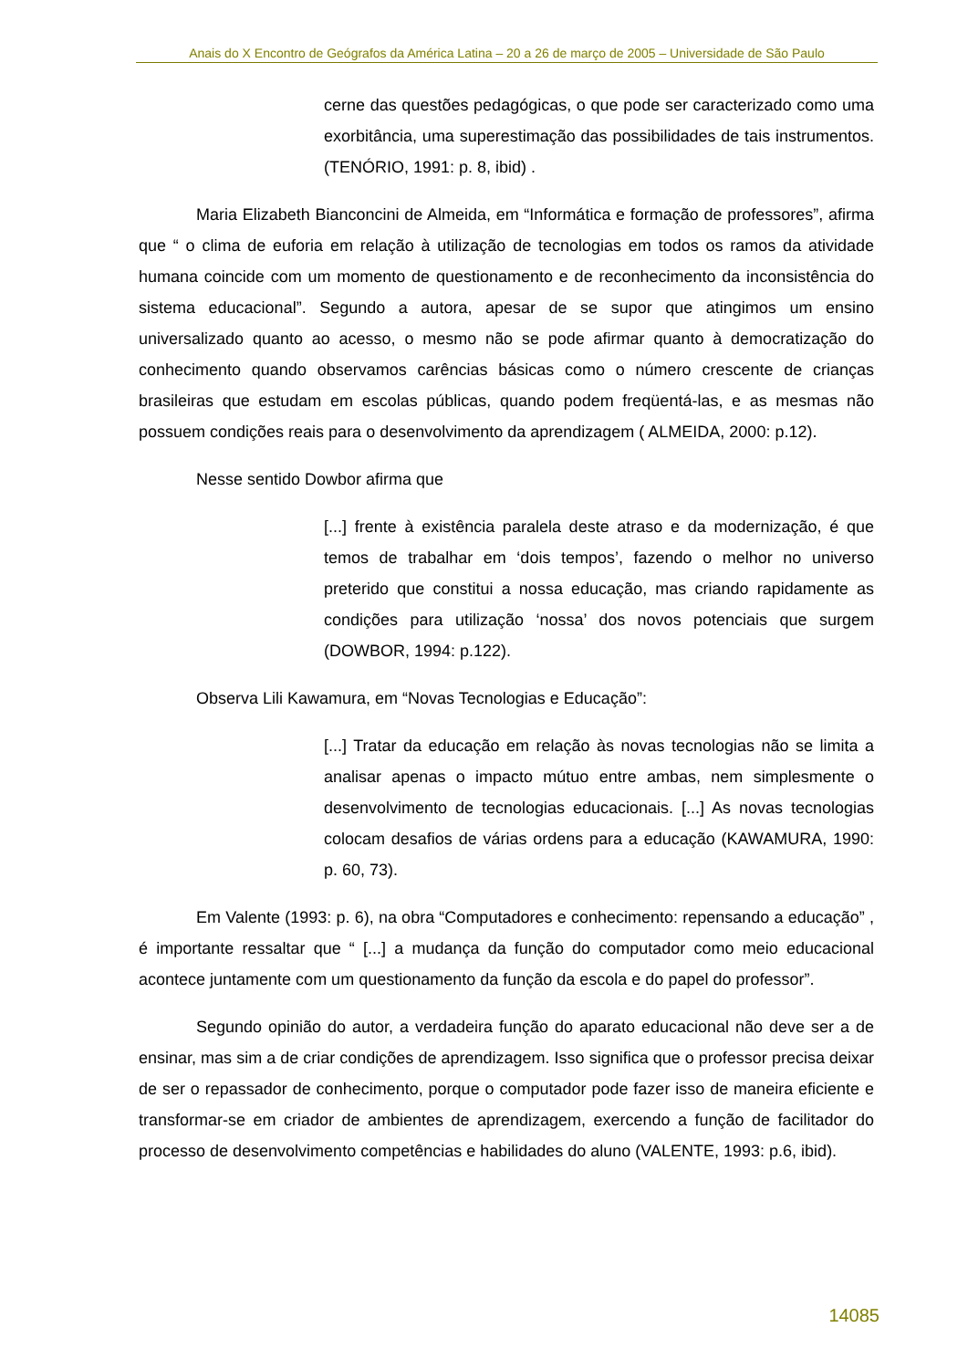Anais do X Encontro de Geógrafos da América Latina – 20 a 26 de março de 2005 – Universidade de São Paulo
cerne das questões pedagógicas, o que pode ser caracterizado como uma exorbitância, uma superestimação das possibilidades de tais instrumentos. (TENÓRIO, 1991: p. 8, ibid) .
Maria Elizabeth Bianconcini de Almeida, em “Informática e formação de professores”, afirma que “ o clima de euforia em relação à utilização de tecnologias em todos os ramos da atividade humana coincide com um momento de questionamento e de reconhecimento da inconsistência do sistema educacional”. Segundo a autora, apesar de se supor que atingimos um ensino universalizado quanto ao acesso, o mesmo não se pode afirmar quanto à democratização do conhecimento quando observamos carências básicas como o número crescente de crianças brasileiras que estudam em escolas públicas, quando podem freqüentá-las, e as mesmas não possuem condições reais para o desenvolvimento da aprendizagem ( ALMEIDA, 2000: p.12).
Nesse sentido Dowbor afirma que
[...] frente à existência paralela deste atraso e da modernização, é que temos de trabalhar em ‘dois tempos’, fazendo o melhor no universo preterido que constitui a nossa educação, mas criando rapidamente as condições para utilização ‘nossa’ dos novos potenciais que surgem (DOWBOR, 1994: p.122).
Observa Lili Kawamura, em “Novas Tecnologias e Educação”:
[...] Tratar da educação em relação às novas tecnologias não se limita a analisar apenas o impacto mútuo entre ambas, nem simplesmente o desenvolvimento de tecnologias educacionais. [...] As novas tecnologias colocam desafios de várias ordens para a educação (KAWAMURA, 1990: p. 60, 73).
Em Valente (1993: p. 6), na obra “Computadores e conhecimento: repensando a educação” , é importante ressaltar que “ [...] a mudança da função do computador como meio educacional acontece juntamente com um questionamento da função da escola e do papel do professor”.
Segundo opinião do autor, a verdadeira função do aparato educacional não deve ser a de ensinar, mas sim a de criar condições de aprendizagem. Isso significa que o professor precisa deixar de ser o repassador de conhecimento, porque o computador pode fazer isso de maneira eficiente e transformar-se em criador de ambientes de aprendizagem, exercendo a função de facilitador do processo de desenvolvimento competências e habilidades do aluno (VALENTE, 1993: p.6, ibid).
14085